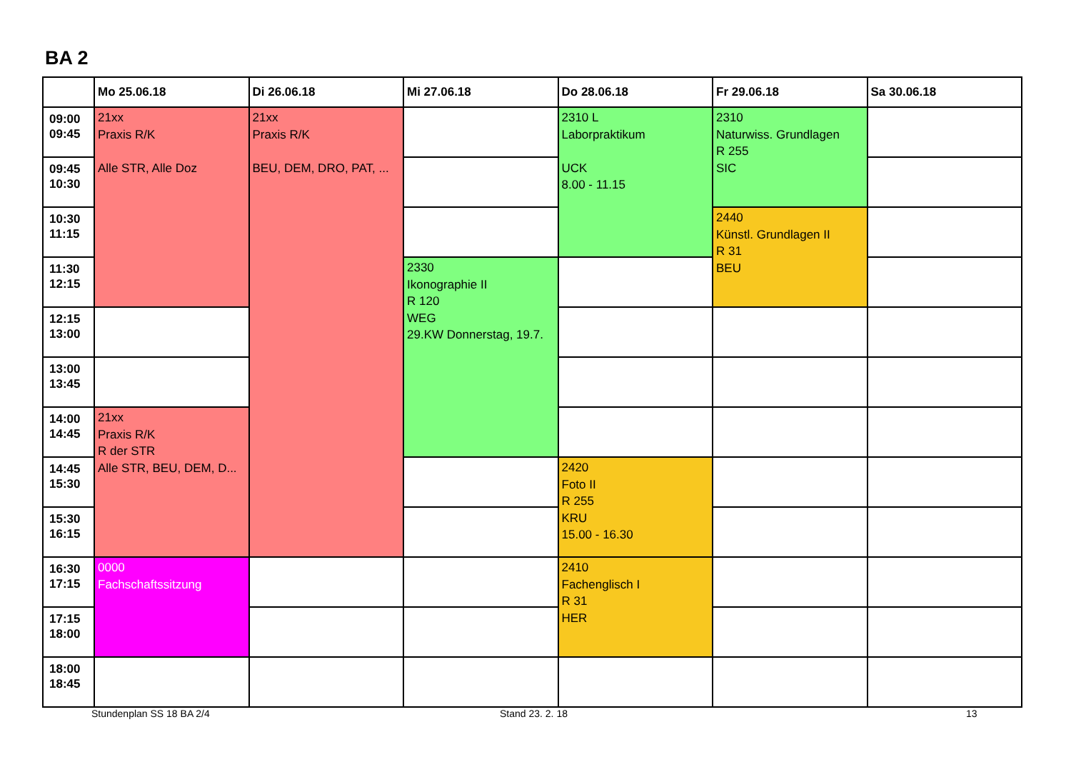BA 2
| | Mo 25.06.18 | Di 26.06.18 | Mi 27.06.18 | Do 28.06.18 | Fr 29.06.18 | Sa 30.06.18 |
| --- | --- | --- | --- | --- | --- | --- |
| 09:00 09:45 | 21xx Praxis R/K Alle STR, Alle Doz | 21xx Praxis R/K BEU, DEM, DRO, PAT, ... | | 2310 L Laborpraktikum UCK 8.00 - 11.15 | 2310 Naturwiss. Grundlagen R 255 SIC | |
| 09:45 10:30 | | | | | | |
| 10:30 11:15 | | | | | 2440 Künstl. Grundlagen II R 31 BEU | |
| 11:30 12:15 | | | 2330 Ikonographie II R 120 WEG 29.KW Donnerstag, 19.7. | | | |
| 12:15 13:00 | | | | | | |
| 13:00 13:45 | | | | | | |
| 14:00 14:45 | 21xx Praxis R/K R der STR Alle STR, BEU, DEM, D... | | | | | |
| 14:45 15:30 | | | | 2420 Foto II R 255 KRU 15.00 - 16.30 | | |
| 15:30 16:15 | | | | | | |
| 16:30 17:15 | 0000 Fachschaftssitzung | | | 2410 Fachenglisch I R 31 HER | | |
| 17:15 18:00 | | | | | | |
| 18:00 18:45 | | | | | | |
Stundenplan SS 18 BA 2/4 Stand 23. 2. 18 13